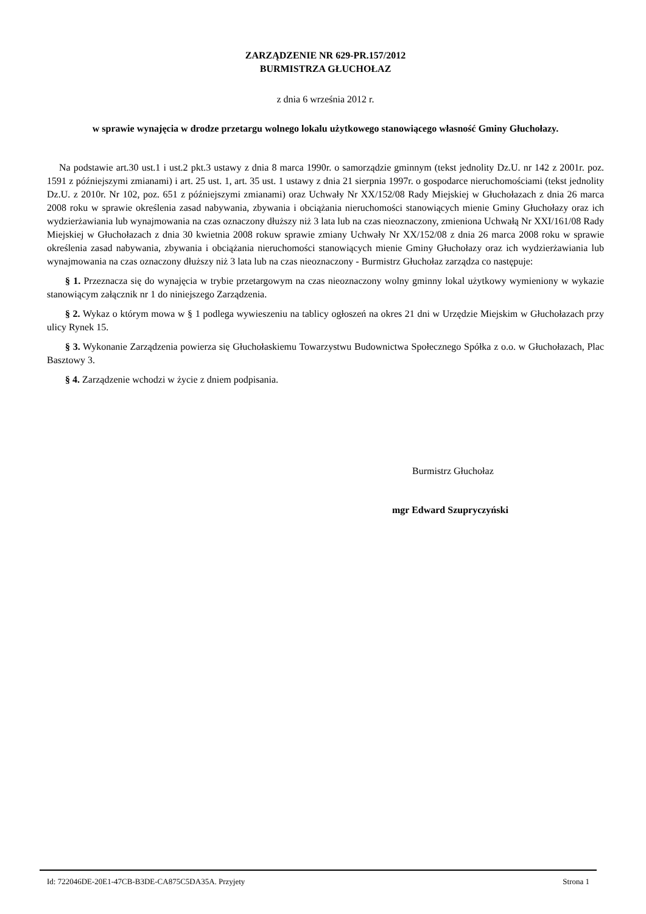ZARZĄDZENIE NR 629-PR.157/2012
BURMISTRZA GŁUCHOŁAZ
z dnia 6 września 2012 r.
w sprawie wynajęcia w drodze przetargu wolnego lokalu użytkowego stanowiącego własność Gminy Głuchołazy.
Na podstawie art.30 ust.1 i ust.2 pkt.3 ustawy z dnia 8 marca 1990r. o samorządzie gminnym (tekst jednolity Dz.U. nr 142 z 2001r. poz. 1591 z późniejszymi zmianami) i art. 25 ust. 1, art. 35 ust. 1 ustawy z dnia 21 sierpnia 1997r. o gospodarce nieruchomościami (tekst jednolity Dz.U. z 2010r. Nr 102, poz. 651 z późniejszymi zmianami) oraz Uchwały Nr XX/152/08 Rady Miejskiej w Głuchołazach z dnia 26 marca 2008 roku w sprawie określenia zasad nabywania, zbywania i obciążania nieruchomości stanowiących mienie Gminy Głuchołazy oraz ich wydzierżawiania lub wynajmowania na czas oznaczony dłuższy niż 3 lata lub na czas nieoznaczony, zmieniona Uchwałą Nr XXI/161/08 Rady Miejskiej w Głuchołazach z dnia 30 kwietnia 2008 rokuw sprawie zmiany Uchwały Nr XX/152/08 z dnia 26 marca 2008 roku w sprawie określenia zasad nabywania, zbywania i obciążania nieruchomości stanowiących mienie Gminy Głuchołazy oraz ich wydzierżawiania lub wynajmowania na czas oznaczony dłuższy niż 3 lata lub na czas nieoznaczony - Burmistrz Głuchołaz zarządza co następuje:
§ 1. Przeznacza się do wynajęcia w trybie przetargowym na czas nieoznaczony wolny gminny lokal użytkowy wymieniony w wykazie stanowiącym załącznik nr 1 do niniejszego Zarządzenia.
§ 2. Wykaz o którym mowa w § 1 podlega wywieszeniu na tablicy ogłoszeń na okres 21 dni w Urzędzie Miejskim w Głuchołazach przy ulicy Rynek 15.
§ 3. Wykonanie Zarządzenia powierza się Głuchołaskiemu Towarzystwu Budownictwa Społecznego Spółka z o.o. w Głuchołazach, Plac Basztowy 3.
§ 4. Zarządzenie wchodzi w życie z dniem podpisania.
Burmistrz Głuchołaz
mgr Edward Szupryczyński
Id: 722046DE-20E1-47CB-B3DE-CA875C5DA35A. Przyjety Strona 1